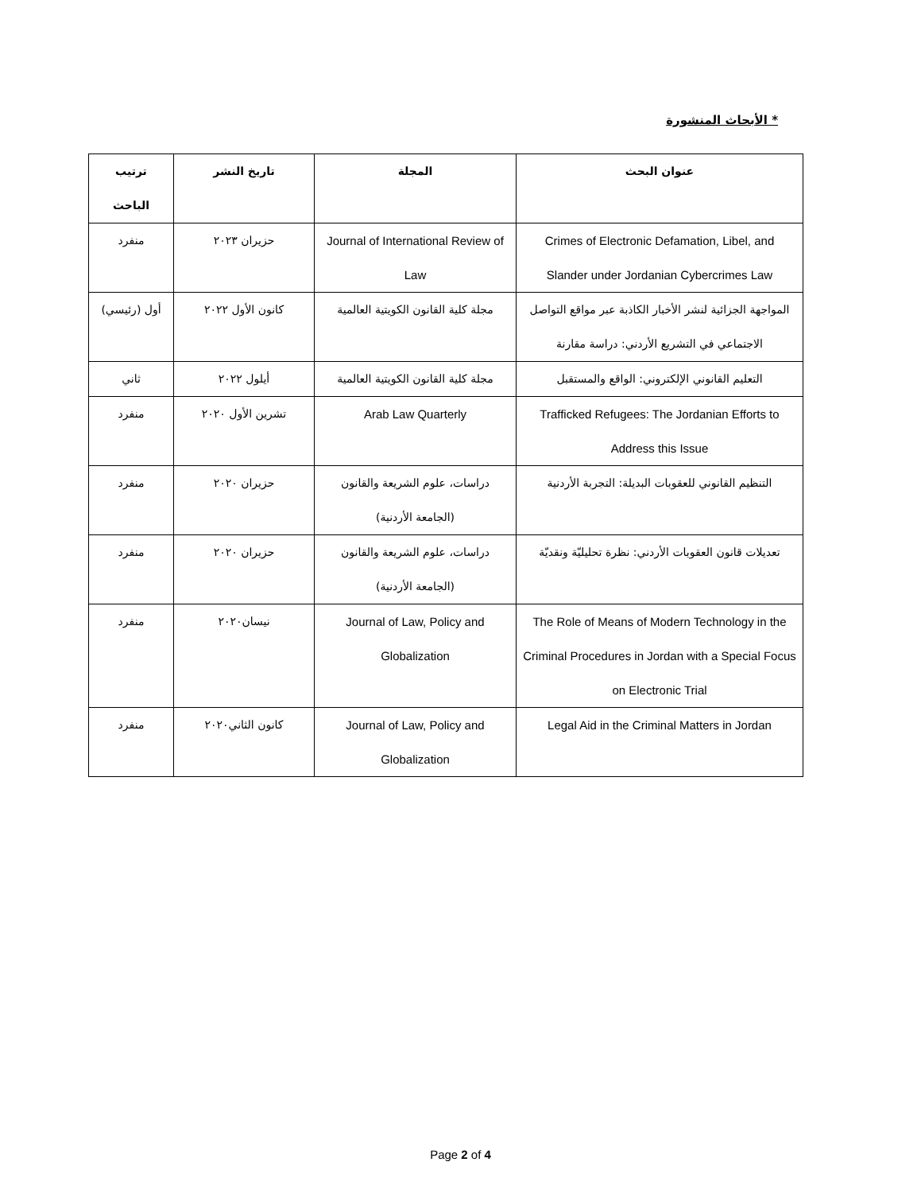* الأبحاث المنشورة
| عنوان البحث | المجلة | تاريخ النشر | ترتيب الباحث |
| --- | --- | --- | --- |
| Crimes of Electronic Defamation, Libel, and Slander under Jordanian Cybercrimes Law | Journal of International Review of Law | حزيران ٢٠٢٣ | منفرد |
| المواجهة الجزائية لنشر الأخبار الكاذبة عبر مواقع التواصل الاجتماعي في التشريع الأردني: دراسة مقارنة | مجلة كلية القانون الكويتية العالمية | كانون الأول ٢٠٢٢ | أول (رئيسي) |
| التعليم القانوني الإلكتروني: الواقع والمستقبل | مجلة كلية القانون الكويتية العالمية | أيلول ٢٠٢٢ | ثاني |
| Trafficked Refugees: The Jordanian Efforts to Address this Issue | Arab Law Quarterly | تشرين الأول ٢٠٢٠ | منفرد |
| التنظيم القانوني للعقوبات البديلة: التجربة الأردنية | دراسات، علوم الشريعة والقانون (الجامعة الأردنية) | حزيران ٢٠٢٠ | منفرد |
| تعديلات قانون العقوبات الأردني: نظرة تحليليّة ونقديّة | دراسات، علوم الشريعة والقانون (الجامعة الأردنية) | حزيران ٢٠٢٠ | منفرد |
| The Role of Means of Modern Technology in the Criminal Procedures in Jordan with a Special Focus on Electronic Trial | Journal of Law, Policy and Globalization | نيسان٢٠٢٠ | منفرد |
| Legal Aid in the Criminal Matters in Jordan | Journal of Law, Policy and Globalization | كانون الثاني٢٠٢٠ | منفرد |
Page 2 of 4